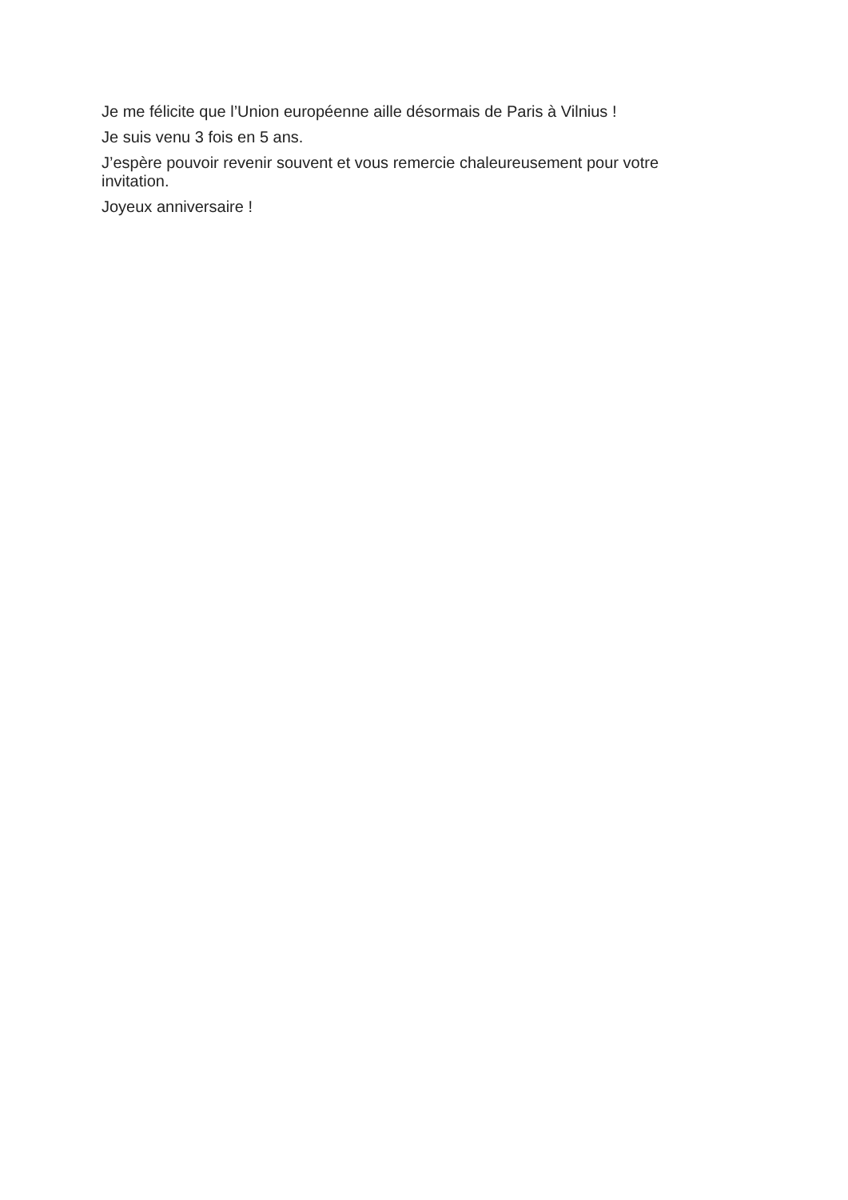Je me félicite que l’Union européenne aille désormais de Paris à Vilnius !
Je suis venu 3 fois en 5 ans.
J’espère pouvoir revenir souvent et vous remercie chaleureusement pour votre invitation.
Joyeux anniversaire !